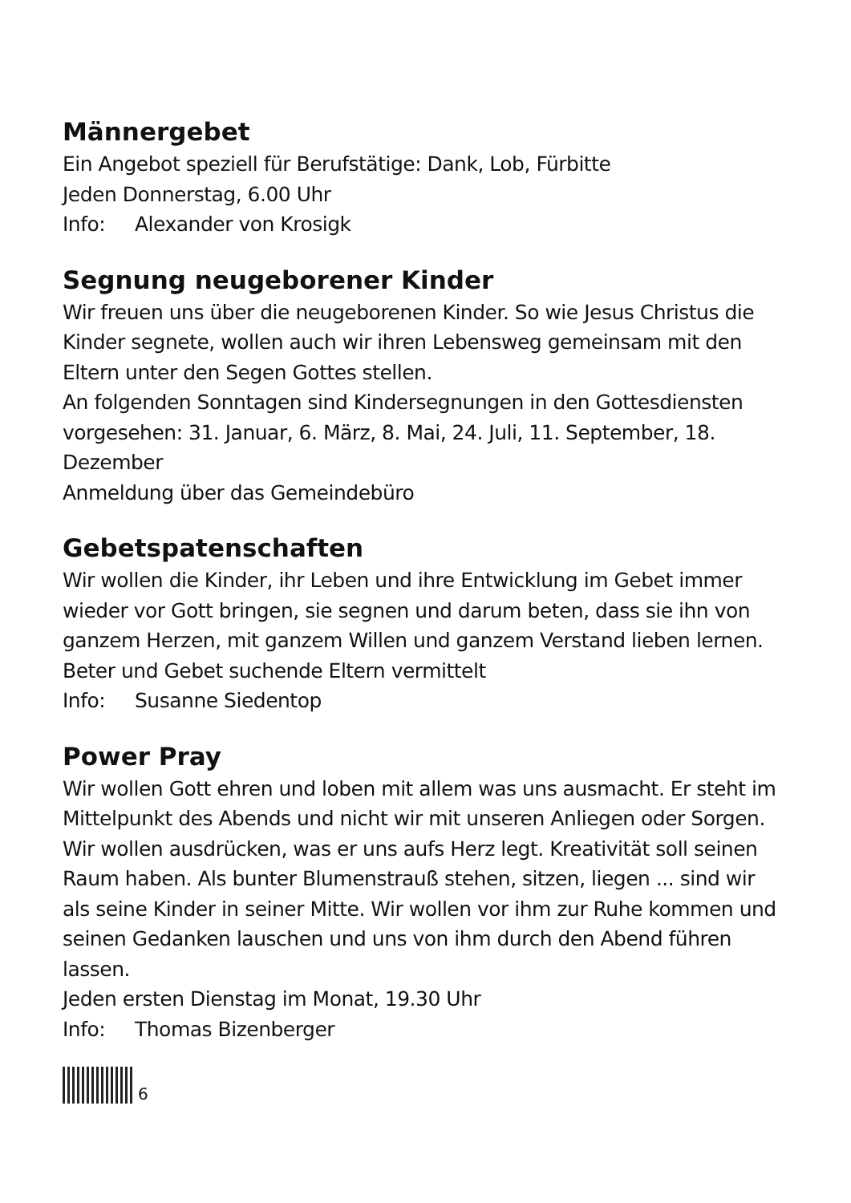Männergebet
Ein Angebot speziell für Berufstätige: Dank, Lob, Fürbitte
Jeden Donnerstag, 6.00 Uhr
Info: Alexander von Krosigk
Segnung neugeborener Kinder
Wir freuen uns über die neugeborenen Kinder. So wie Jesus Christus die Kinder segnete, wollen auch wir ihren Lebensweg gemeinsam mit den Eltern unter den Segen Gottes stellen.
An folgenden Sonntagen sind Kindersegnungen in den Gottesdiensten vorgesehen: 31. Januar, 6. März, 8. Mai, 24. Juli, 11. September, 18. Dezember
Anmeldung über das Gemeindebüro
Gebetspatenschaften
Wir wollen die Kinder, ihr Leben und ihre Entwicklung im Gebet immer wieder vor Gott bringen, sie segnen und darum beten, dass sie ihn von ganzem Herzen, mit ganzem Willen und ganzem Verstand lieben lernen.
Beter und Gebet suchende Eltern vermittelt
Info: Susanne Siedentop
Power Pray
Wir wollen Gott ehren und loben mit allem was uns ausmacht. Er steht im Mittelpunkt des Abends und nicht wir mit unseren Anliegen oder Sorgen. Wir wollen ausdrücken, was er uns aufs Herz legt. Kreativität soll seinen Raum haben. Als bunter Blumenstrauß stehen, sitzen, liegen ... sind wir als seine Kinder in seiner Mitte. Wir wollen vor ihm zur Ruhe kommen und seinen Gedanken lauschen und uns von ihm durch den Abend führen lassen.
Jeden ersten Dienstag im Monat, 19.30 Uhr
Info: Thomas Bizenberger
6